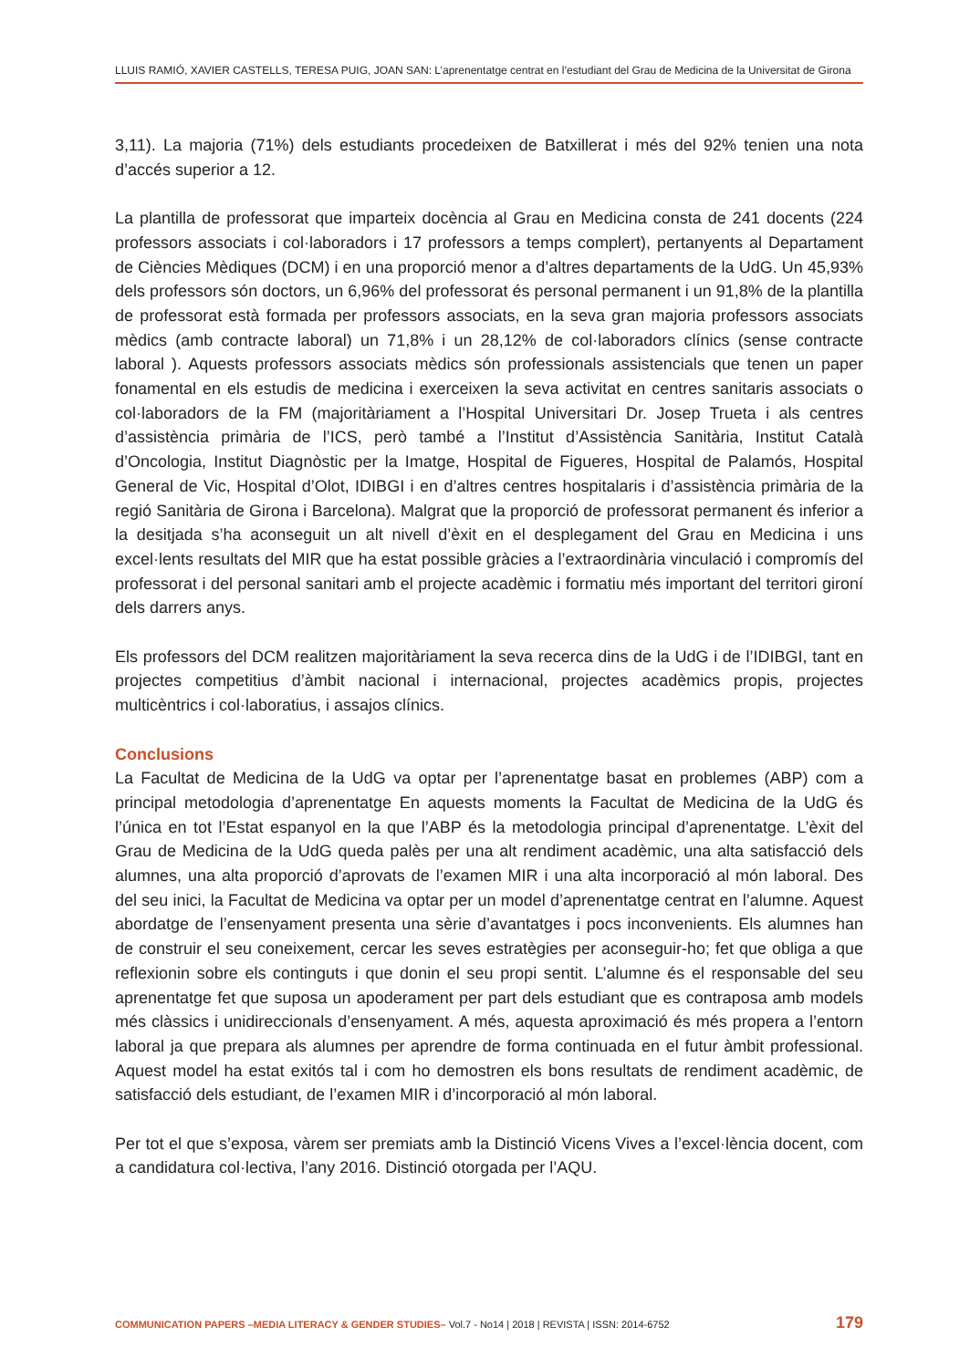LLUIS RAMIÓ, XAVIER CASTELLS, TERESA PUIG, JOAN SAN: L’aprenentatge centrat en l’estudiant del Grau de Medicina de la Universitat de Girona
3,11). La majoria (71%) dels estudiants procedeixen de Batxillerat i més del 92% tenien una nota d’accés superior a 12.
La plantilla de professorat que imparteix docència al Grau en Medicina consta de 241 docents (224 professors associats i col·laboradors i 17 professors a temps complert), pertanyents al Departament de Ciències Mèdiques (DCM) i en una proporció menor a d’altres departaments de la UdG. Un 45,93% dels professors són doctors, un 6,96% del professorat és personal permanent i un 91,8% de la plantilla de professorat està formada per professors associats, en la seva gran majoria professors associats mèdics (amb contracte laboral) un 71,8% i un 28,12% de col·laboradors clínics (sense contracte laboral ). Aquests professors associats mèdics són professionals assistencials que tenen un paper fonamental en els estudis de medicina i exerceixen la seva activitat en centres sanitaris associats o col·laboradors de la FM (majoritàriament a l’Hospital Universitari Dr. Josep Trueta i als centres d’assistència primària de l’ICS, però també a l’Institut d’Assistència Sanitària, Institut Català d’Oncologia, Institut Diagnòstic per la Imatge, Hospital de Figueres, Hospital de Palamós, Hospital General de Vic, Hospital d’Olot, IDIBGI i en d’altres centres hospitalaris i d’assistència primària de la regió Sanitària de Girona i Barcelona). Malgrat que la proporció de professorat permanent és inferior a la desitjada s’ha aconseguit un alt nivell d’èxit en el desplegament del Grau en Medicina i uns excel·lents resultats del MIR que ha estat possible gràcies a l’extraordinària vinculació i compromís del professorat i del personal sanitari amb el projecte acadèmic i formatiu més important del territori gironí dels darrers anys.
Els professors del DCM realitzen majoritàriament la seva recerca dins de la UdG i de l’IDIBGI, tant en projectes competitius d’àmbit nacional i internacional, projectes acadèmics propis, projectes multicèntrics i col·laboratius, i assajos clínics.
Conclusions
La Facultat de Medicina de la UdG va optar per l’aprenentatge basat en problemes (ABP) com a principal metodologia d’aprenentatge En aquests moments la Facultat de Medicina de la UdG és l’única en tot l’Estat espanyol en la que l’ABP és la metodologia principal d’aprenentatge. L’èxit del Grau de Medicina de la UdG queda palès per una alt rendiment acadèmic, una alta satisfacció dels alumnes, una alta proporció d’aprovats de l’examen MIR i una alta incorporació al món laboral. Des del seu inici, la Facultat de Medicina va optar per un model d’aprenentatge centrat en l’alumne. Aquest abordatge de l’ensenyament presenta una sèrie d’avantatges i pocs inconvenients. Els alumnes han de construir el seu coneixement, cercar les seves estratègies per aconseguir-ho; fet que obliga a que reflexionin sobre els continguts i que donin el seu propi sentit. L’alumne és el responsable del seu aprenentatge fet que suposa un apoderament per part dels estudiant que es contraposa amb models més clàssics i unidireccionals d’ensenyament. A més, aquesta aproximació és més propera a l’entorn laboral ja que prepara als alumnes per aprendre de forma continuada en el futur àmbit professional. Aquest model ha estat exitós tal i com ho demostren els bons resultats de rendiment acadèmic, de satisfacció dels estudiant, de l’examen MIR i d’incorporació al món laboral.
Per tot el que s’exposa, vàrem ser premiats amb la Distinció Vicens Vives a l’excel·lència docent, com a candidatura col·lectiva, l’any 2016. Distinció otorgada per l’AQU.
COMMUNICATION PAPERS –MEDIA LITERACY & GENDER STUDIES– Vol.7 - No14 | 2018 | REVISTA | ISSN: 2014-6752 179